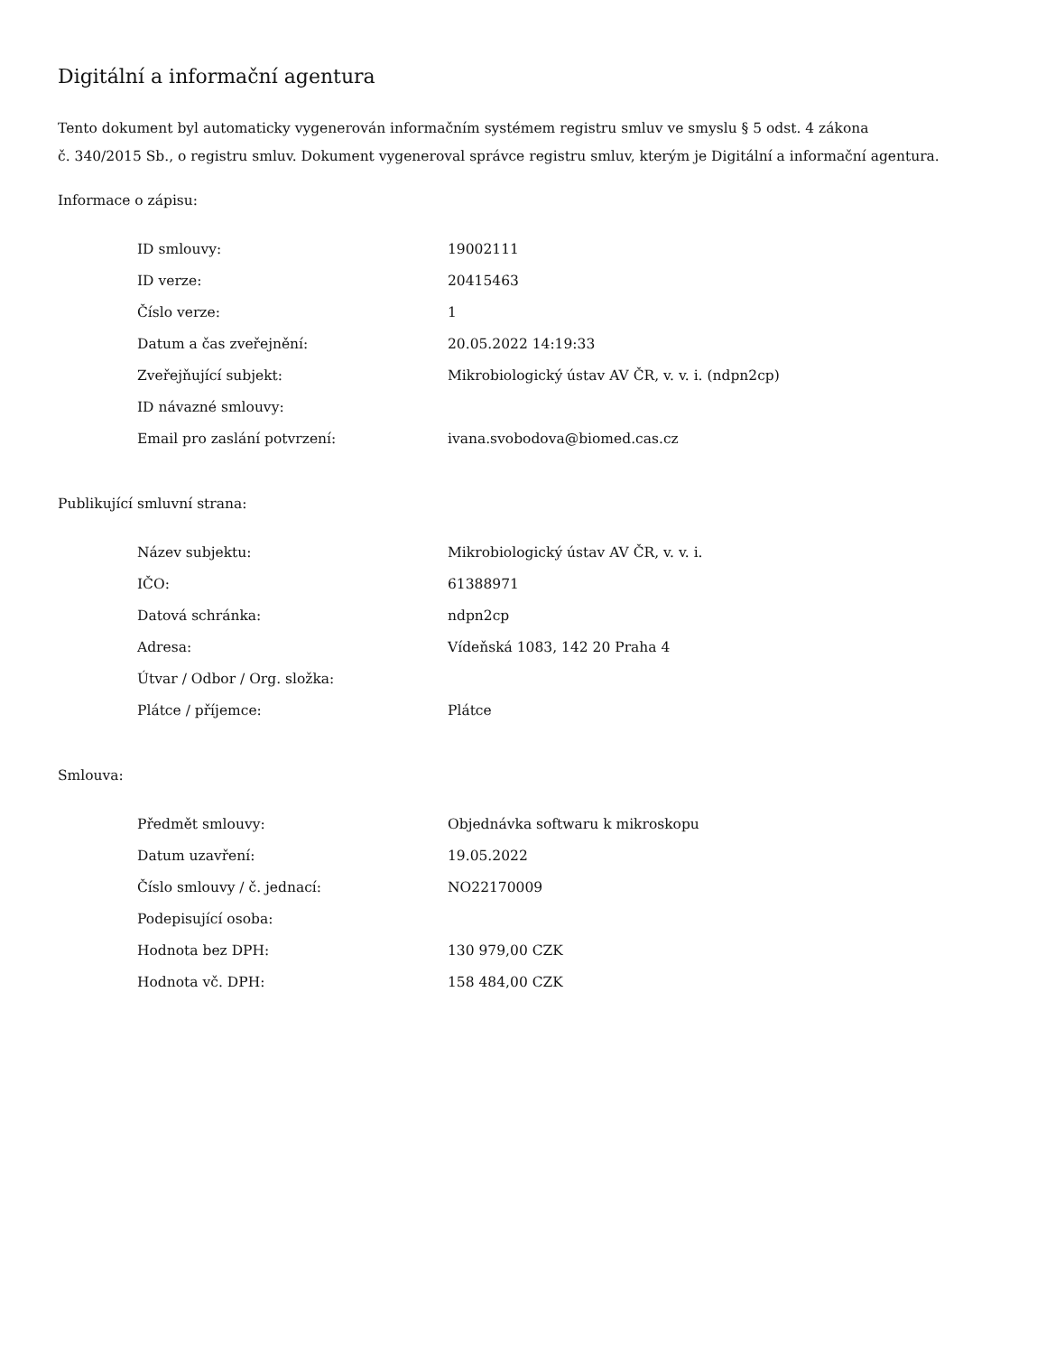Digitální a informační agentura
Tento dokument byl automaticky vygenerován informačním systémem registru smluv ve smyslu § 5 odst. 4 zákona
č. 340/2015 Sb., o registru smluv. Dokument vygeneroval správce registru smluv, kterým je Digitální a informační agentura.
Informace o zápisu:
| ID smlouvy: | 19002111 |
| ID verze: | 20415463 |
| Číslo verze: | 1 |
| Datum a čas zveřejnění: | 20.05.2022 14:19:33 |
| Zveřejňující subjekt: | Mikrobiologický ústav AV ČR, v. v. i. (ndpn2cp) |
| ID návazné smlouvy: | |
| Email pro zaslání potvrzení: | ivana.svobodova@biomed.cas.cz |
Publikující smluvní strana:
| Název subjektu: | Mikrobiologický ústav AV ČR, v. v. i. |
| IČO: | 61388971 |
| Datová schránka: | ndpn2cp |
| Adresa: | Vídeňská 1083, 142 20 Praha 4 |
| Útvar / Odbor / Org. složka: | |
| Plátce / příjemce: | Plátce |
Smlouva:
| Předmět smlouvy: | Objednávka softwaru k mikroskopu |
| Datum uzavření: | 19.05.2022 |
| Číslo smlouvy / č. jednací: | NO22170009 |
| Podepisující osoba: | |
| Hodnota bez DPH: | 130 979,00 CZK |
| Hodnota vč. DPH: | 158 484,00 CZK |